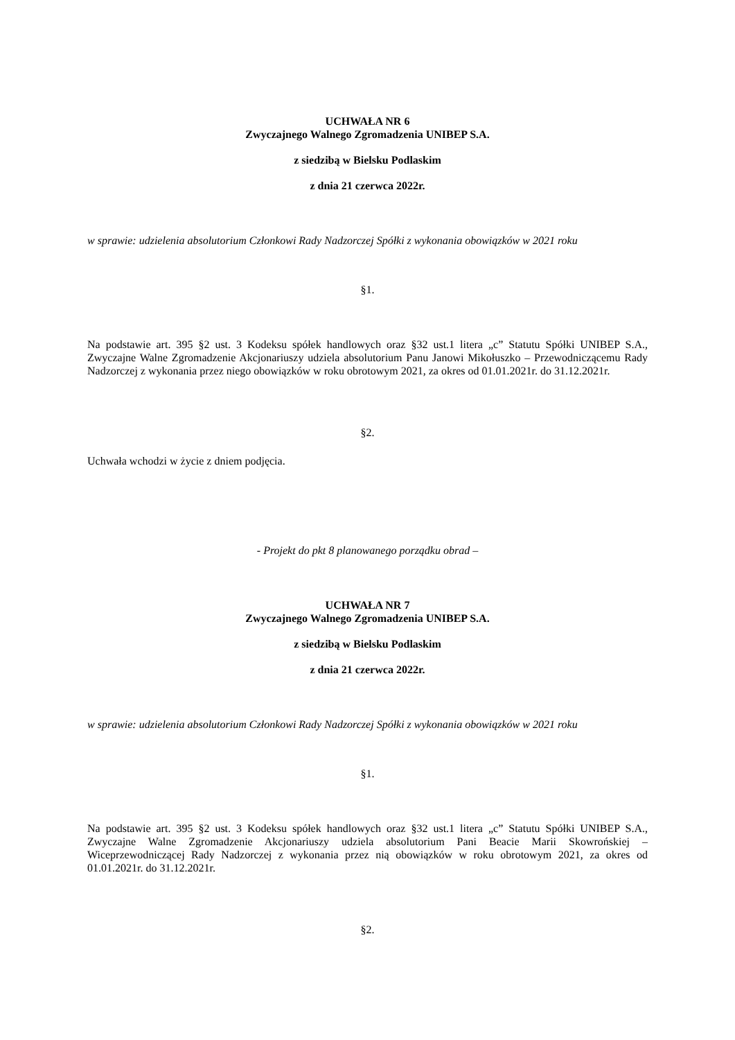UCHWAŁA NR 6
Zwyczajnego Walnego Zgromadzenia UNIBEP S.A.
z siedzibą w Bielsku Podlaskim
z dnia 21 czerwca 2022r.
w sprawie: udzielenia absolutorium Członkowi Rady Nadzorczej Spółki z wykonania obowiązków w 2021 roku
§1.
Na podstawie art. 395 §2 ust. 3 Kodeksu spółek handlowych oraz §32 ust.1 litera „c” Statutu Spółki UNIBEP S.A., Zwyczajne Walne Zgromadzenie Akcjonariuszy udziela absolutorium Panu Janowi Mikołuszko – Przewodniczącemu Rady Nadzorczej z wykonania przez niego obowiązków w roku obrotowym 2021, za okres od 01.01.2021r. do 31.12.2021r.
§2.
Uchwała wchodzi w życie z dniem podjęcia.
- Projekt do pkt 8 planowanego porządku obrad –
UCHWAŁA NR 7
Zwyczajnego Walnego Zgromadzenia UNIBEP S.A.
z siedzibą w Bielsku Podlaskim
z dnia 21 czerwca 2022r.
w sprawie: udzielenia absolutorium Członkowi Rady Nadzorczej Spółki z wykonania obowiązków w 2021 roku
§1.
Na podstawie art. 395 §2 ust. 3 Kodeksu spółek handlowych oraz §32 ust.1 litera „c” Statutu Spółki UNIBEP S.A., Zwyczajne Walne Zgromadzenie Akcjonariuszy udziela absolutorium Pani Beacie Marii Skowrońskiej – Wiceprzewodniczącej Rady Nadzorczej z wykonania przez nią obowiązków w roku obrotowym 2021, za okres od 01.01.2021r. do 31.12.2021r.
§2.